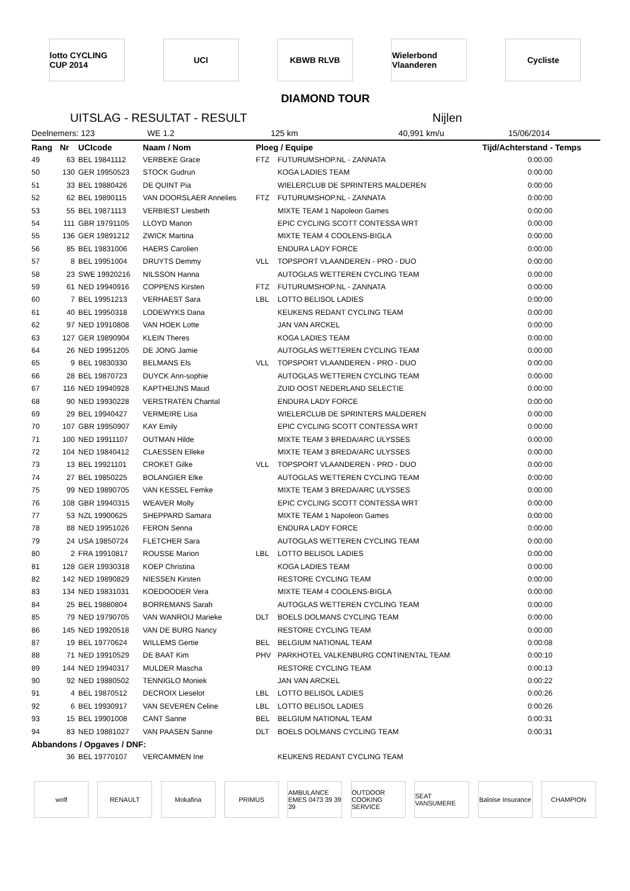lotto CYCLING CUP 2014
UCI KBWB RLVB Wielerbond Vlaanderen
Cycliste
DIAMOND TOUR
UITSLAG - RESULTAT - RESULT Nijlen
Deelnemers: 123 WE 1.2 125 km 40,991 km/u 15/06/2014
| Rang | Nr | UCIcode | Naam / Nom | Ploeg / Equipe | | Tijd/Achterstand - Temps |
| --- | --- | --- | --- | --- | --- | --- |
| 49 | 63 | BEL 19841112 | VERBEKE Grace | FTZ | FUTURUMSHOP.NL - ZANNATA | 0:00:00 |
| 50 | 130 | GER 19950523 | STOCK Gudrun | | KOGA LADIES TEAM | 0:00:00 |
| 51 | 33 | BEL 19880426 | DE QUINT Pia | | WIELERCLUB DE SPRINTERS MALDEREN | 0:00:00 |
| 52 | 62 | BEL 19890115 | VAN DOORSLAER Annelies | FTZ | FUTURUMSHOP.NL - ZANNATA | 0:00:00 |
| 53 | 55 | BEL 19871113 | VERBIEST Liesbeth | | MIXTE TEAM 1 Napoleon Games | 0:00:00 |
| 54 | 111 | GBR 19791105 | LLOYD Manon | | EPIC CYCLING SCOTT CONTESSA WRT | 0:00:00 |
| 55 | 136 | GER 19891212 | ZWICK Martina | | MIXTE TEAM 4 COOLENS-BIGLA | 0:00:00 |
| 56 | 85 | BEL 19831006 | HAERS Carolien | | ENDURA LADY FORCE | 0:00:00 |
| 57 | 8 | BEL 19951004 | DRUYTS Demmy | VLL | TOPSPORT VLAANDEREN - PRO - DUO | 0:00:00 |
| 58 | 23 | SWE 19920216 | NILSSON Hanna | | AUTOGLAS WETTEREN CYCLING TEAM | 0:00:00 |
| 59 | 61 | NED 19940916 | COPPENS Kirsten | FTZ | FUTURUMSHOP.NL - ZANNATA | 0:00:00 |
| 60 | 7 | BEL 19951213 | VERHAEST Sara | LBL | LOTTO BELISOL LADIES | 0:00:00 |
| 61 | 40 | BEL 19950318 | LODEWYKS Dana | | KEUKENS REDANT CYCLING TEAM | 0:00:00 |
| 62 | 97 | NED 19910808 | VAN HOEK Lotte | | JAN VAN ARCKEL | 0:00:00 |
| 63 | 127 | GER 19890904 | KLEIN Theres | | KOGA LADIES TEAM | 0:00:00 |
| 64 | 26 | NED 19951205 | DE JONG Jamie | | AUTOGLAS WETTEREN CYCLING TEAM | 0:00:00 |
| 65 | 9 | BEL 19830330 | BELMANS Els | VLL | TOPSPORT VLAANDEREN - PRO - DUO | 0:00:00 |
| 66 | 28 | BEL 19870723 | DUYCK Ann-sophie | | AUTOGLAS WETTEREN CYCLING TEAM | 0:00:00 |
| 67 | 116 | NED 19940928 | KAPTHEIJNS Maud | | ZUID OOST NEDERLAND SELECTIE | 0:00:00 |
| 68 | 90 | NED 19930228 | VERSTRATEN Chantal | | ENDURA LADY FORCE | 0:00:00 |
| 69 | 29 | BEL 19940427 | VERMEIRE Lisa | | WIELERCLUB DE SPRINTERS MALDEREN | 0:00:00 |
| 70 | 107 | GBR 19950907 | KAY Emily | | EPIC CYCLING SCOTT CONTESSA WRT | 0:00:00 |
| 71 | 100 | NED 19911107 | OUTMAN Hilde | | MIXTE TEAM 3 BREDA/ARC ULYSSES | 0:00:00 |
| 72 | 104 | NED 19840412 | CLAESSEN Elleke | | MIXTE TEAM 3 BREDA/ARC ULYSSES | 0:00:00 |
| 73 | 13 | BEL 19921101 | CROKET Gilke | VLL | TOPSPORT VLAANDEREN - PRO - DUO | 0:00:00 |
| 74 | 27 | BEL 19850225 | BOLANGIER Elke | | AUTOGLAS WETTEREN CYCLING TEAM | 0:00:00 |
| 75 | 99 | NED 19890705 | VAN KESSEL Femke | | MIXTE TEAM 3 BREDA/ARC ULYSSES | 0:00:00 |
| 76 | 108 | GBR 19940315 | WEAVER Molly | | EPIC CYCLING SCOTT CONTESSA WRT | 0:00:00 |
| 77 | 53 | NZL 19900625 | SHEPPARD Samara | | MIXTE TEAM 1 Napoleon Games | 0:00:00 |
| 78 | 88 | NED 19951026 | FERON Senna | | ENDURA LADY FORCE | 0:00:00 |
| 79 | 24 | USA 19850724 | FLETCHER Sara | | AUTOGLAS WETTEREN CYCLING TEAM | 0:00:00 |
| 80 | 2 | FRA 19910817 | ROUSSE Marion | LBL | LOTTO BELISOL LADIES | 0:00:00 |
| 81 | 128 | GER 19930318 | KOEP Christina | | KOGA LADIES TEAM | 0:00:00 |
| 82 | 142 | NED 19890829 | NIESSEN Kirsten | | RESTORE CYCLING TEAM | 0:00:00 |
| 83 | 134 | NED 19831031 | KOEDOODER Vera | | MIXTE TEAM 4 COOLENS-BIGLA | 0:00:00 |
| 84 | 25 | BEL 19880804 | BORREMANS Sarah | | AUTOGLAS WETTEREN CYCLING TEAM | 0:00:00 |
| 85 | 79 | NED 19790705 | VAN WANROIJ Marieke | DLT | BOELS DOLMANS CYCLING TEAM | 0:00:00 |
| 86 | 145 | NED 19920518 | VAN DE BURG Nancy | | RESTORE CYCLING TEAM | 0:00:00 |
| 87 | 19 | BEL 19770624 | WILLEMS Gertie | BEL | BELGIUM NATIONAL TEAM | 0:00:08 |
| 88 | 71 | NED 19910529 | DE BAAT Kim | PHV | PARKHOTEL VALKENBURG CONTINENTAL TEAM | 0:00:10 |
| 89 | 144 | NED 19940317 | MULDER Mascha | | RESTORE CYCLING TEAM | 0:00:13 |
| 90 | 92 | NED 19880502 | TENNIGLO Moniek | | JAN VAN ARCKEL | 0:00:22 |
| 91 | 4 | BEL 19870512 | DECROIX Lieselot | LBL | LOTTO BELISOL LADIES | 0:00:26 |
| 92 | 6 | BEL 19930917 | VAN SEVEREN Celine | LBL | LOTTO BELISOL LADIES | 0:00:26 |
| 93 | 15 | BEL 19901008 | CANT Sanne | BEL | BELGIUM NATIONAL TEAM | 0:00:31 |
| 94 | 83 | NED 19881027 | VAN PAASEN Sanne | DLT | BOELS DOLMANS CYCLING TEAM | 0:00:31 |
| Abbandons / Opgaves / DNF: | | | | | | |
| | 36 | BEL 19770107 | VERCAMMEN Ine | | KEUKENS REDANT CYCLING TEAM | |
wolf RENAULT Mokafina PRIMUS AMBULANCE EMES 0473 39 39 39
OUTDOOR COOKING SERVICE
SEAT VANSUMERE
Baloise Insurance
CHAMPION